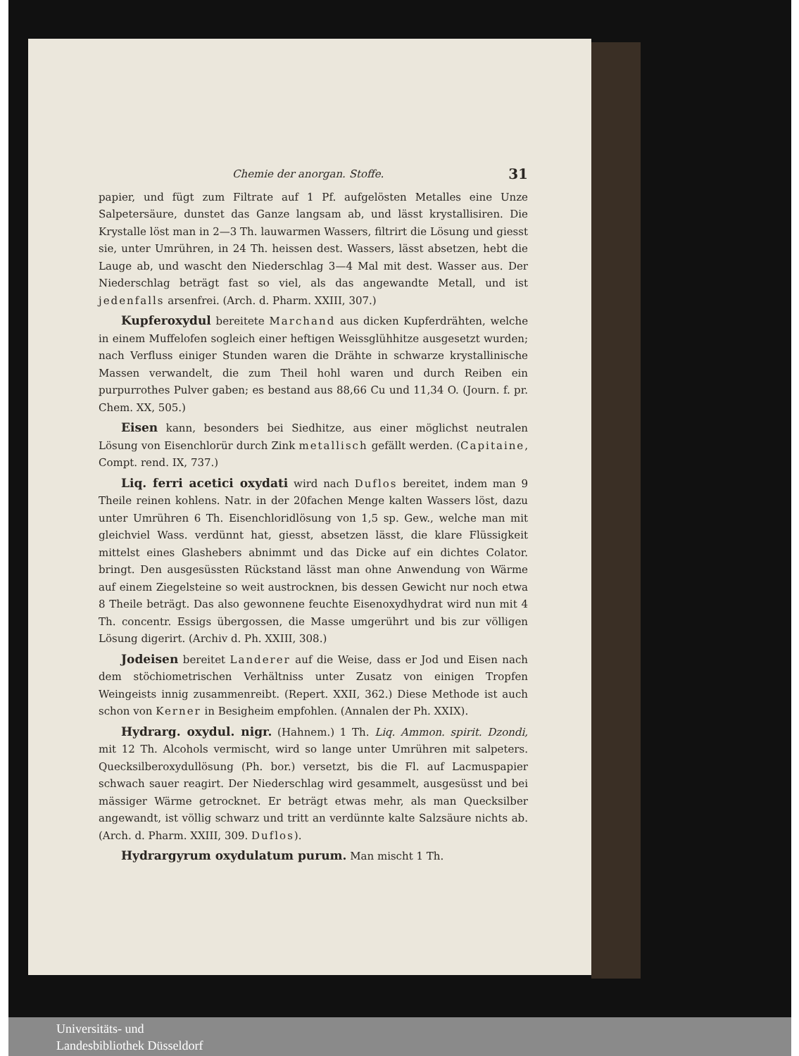Chemie der anorgan. Stoffe. 31
papier, und fügt zum Filtrate auf 1 Pf. aufgelösten Metalles eine Unze Salpetersäure, dunstet das Ganze langsam ab, und lässt krystallisiren. Die Krystalle löst man in 2—3 Th. lauwarmen Wassers, filtrirt die Lösung und giesst sie, unter Umrühren, in 24 Th. heissen dest. Wassers, lässt absetzen, hebt die Lauge ab, und wascht den Niederschlag 3—4 Mal mit dest. Wasser aus. Der Niederschlag beträgt fast so viel, als das angewandte Metall, und ist jedenfalls arsenfrei. (Arch. d. Pharm. XXIII, 307.)
Kupferoxydul bereitete Marchand aus dicken Kupferdrähten, welche in einem Muffelofen sogleich einer heftigen Weissglühhitze ausgesetzt wurden; nach Verfluss einiger Stunden waren die Drähte in schwarze krystallinische Massen verwandelt, die zum Theil hohl waren und durch Reiben ein purpurrothes Pulver gaben; es bestand aus 88,66 Cu und 11,34 O. (Journ. f. pr. Chem. XX, 505.)
Eisen kann, besonders bei Siedhitze, aus einer möglichst neutralen Lösung von Eisenchlorür durch Zink metallisch gefällt werden. (Capitaine, Compt. rend. IX, 737.)
Liq. ferri acetici oxydati wird nach Duflos bereitet, indem man 9 Theile reinen kohlens. Natr. in der 20fachen Menge kalten Wassers löst, dazu unter Umrühren 6 Th. Eisenchloridlösung von 1,5 sp. Gew., welche man mit gleichviel Wass. verdünnt hat, giesst, absetzen lässt, die klare Flüssigkeit mittelst eines Glashebers abnimmt und das Dicke auf ein dichtes Colator. bringt. Den ausgesüssten Rückstand lässt man ohne Anwendung von Wärme auf einem Ziegelsteine so weit austrocknen, bis dessen Gewicht nur noch etwa 8 Theile beträgt. Das also gewonnene feuchte Eisenoxydhydrat wird nun mit 4 Th. concentr. Essigs übergossen, die Masse umgerührt und bis zur völligen Lösung digerirt. (Archiv d. Ph. XXIII, 308.)
Jodeisen bereitet Landerer auf die Weise, dass er Jod und Eisen nach dem stöchiometrischen Verhältniss unter Zusatz von einigen Tropfen Weingeists innig zusammenreibt. (Repert. XXII, 362.) Diese Methode ist auch schon von Kerner in Besigheim empfohlen. (Annalen der Ph. XXIX).
Hydrarg. oxydul. nigr. (Hahnem.) 1 Th. Liq. Ammon. spirit. Dzondi, mit 12 Th. Alcohols vermischt, wird so lange unter Umrühren mit salpeters. Quecksilberoxydullösung (Ph. bor.) versetzt, bis die Fl. auf Lacmuspapier schwach sauer reagirt. Der Niederschlag wird gesammelt, ausgesüsst und bei mässiger Wärme getrocknet. Er beträgt etwas mehr, als man Quecksilber angewandt, ist völlig schwarz und tritt an verdünnte kalte Salzsäure nichts ab. (Arch. d. Pharm. XXIII, 309. Duflos).
Hydrargyrum oxydulatum purum. Man mischt 1 Th.
Universitäts- und
Landesbibliothek Düsseldorf